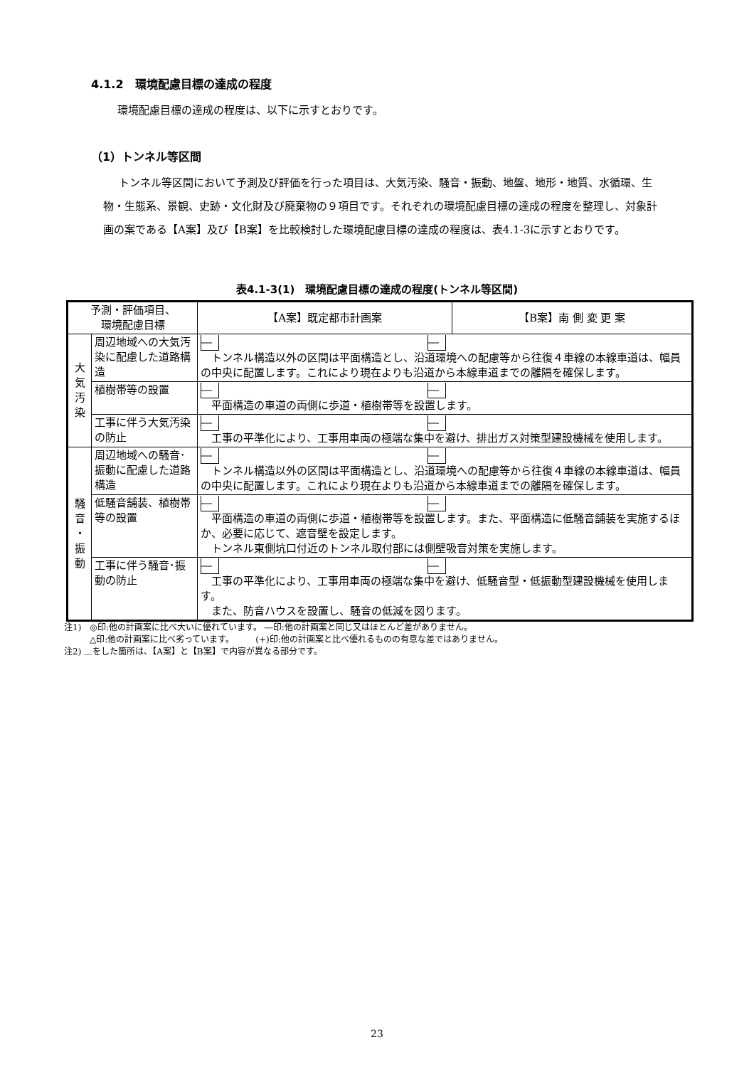4.1.2　環境配慮目標の達成の程度
環境配慮目標の達成の程度は、以下に示すとおりです。
（1）トンネル等区間
トンネル等区間において予測及び評価を行った項目は、大気汚染、騒音・振動、地盤、地形・地質、水循環、生物・生態系、景観、史跡・文化財及び廃棄物の９項目です。それぞれの環境配慮目標の達成の程度を整理し、対象計画の案である【A案】及び【B案】を比較検討した環境配慮目標の達成の程度は、表4.1-3に示すとおりです。
表4.1-3(1)　環境配慮目標の達成の程度(トンネル等区間)
| 予測・評価項目、 環境配慮目標 | | 【A案】既定都市計画案 | 【B案】南 側 変 更 案 |
| --- | --- | --- | --- |
| 大 気 汚 染 | 周辺地域への大気汚染に配慮した道路構造 | ― ― トンネル構造以外の区間は平面構造とし、沿道環境への配慮等から往復４車線の本線車道は、幅員の中央に配置します。これにより現在よりも沿道から本線車道までの離隔を確保します。 | |
| | 植樹帯等の設置 | ― ― 平面構造の車道の両側に歩道・植樹帯等を設置します。 | |
| | 工事に伴う大気汚染の防止 | ― ― 工事の平準化により、工事用車両の極端な集中を避け、排出ガス対策型建設機械を使用します。 | |
| 騒 音 ・ 振 動 | 周辺地域への騒音･振動に配慮した道路構造 | ― ― トンネル構造以外の区間は平面構造とし、沿道環境への配慮等から往復４車線の本線車道は、幅員の中央に配置します。これにより現在よりも沿道から本線車道までの離隔を確保します。 | |
| | 低騒音舗装、植樹帯等の設置 | ― ― 平面構造の車道の両側に歩道・植樹帯等を設置します。また、平面構造に低騒音舗装を実施するほか、必要に応じて、遮音壁を設定します。 トンネル東側坑口付近のトンネル取付部には側壁吸音対策を実施します。 | |
| | 工事に伴う騒音･振動の防止 | ― ― 工事の平準化により、工事用車両の極端な集中を避け、低騒音型・低振動型建設機械を使用します。 また、防音ハウスを設置し、騒音の低減を図ります。 | |
注1)　◎印:他の計画案に比べ大いに優れています。 ―印:他の計画案と同じ又はほとんど差がありません。
　　　△印:他の計画案に比べ劣っています。　　　(+)印:他の計画案と比べ優れるものの有意な差ではありません。
注2) ＿をした箇所は、【A案】と【B案】で内容が異なる部分です。
23